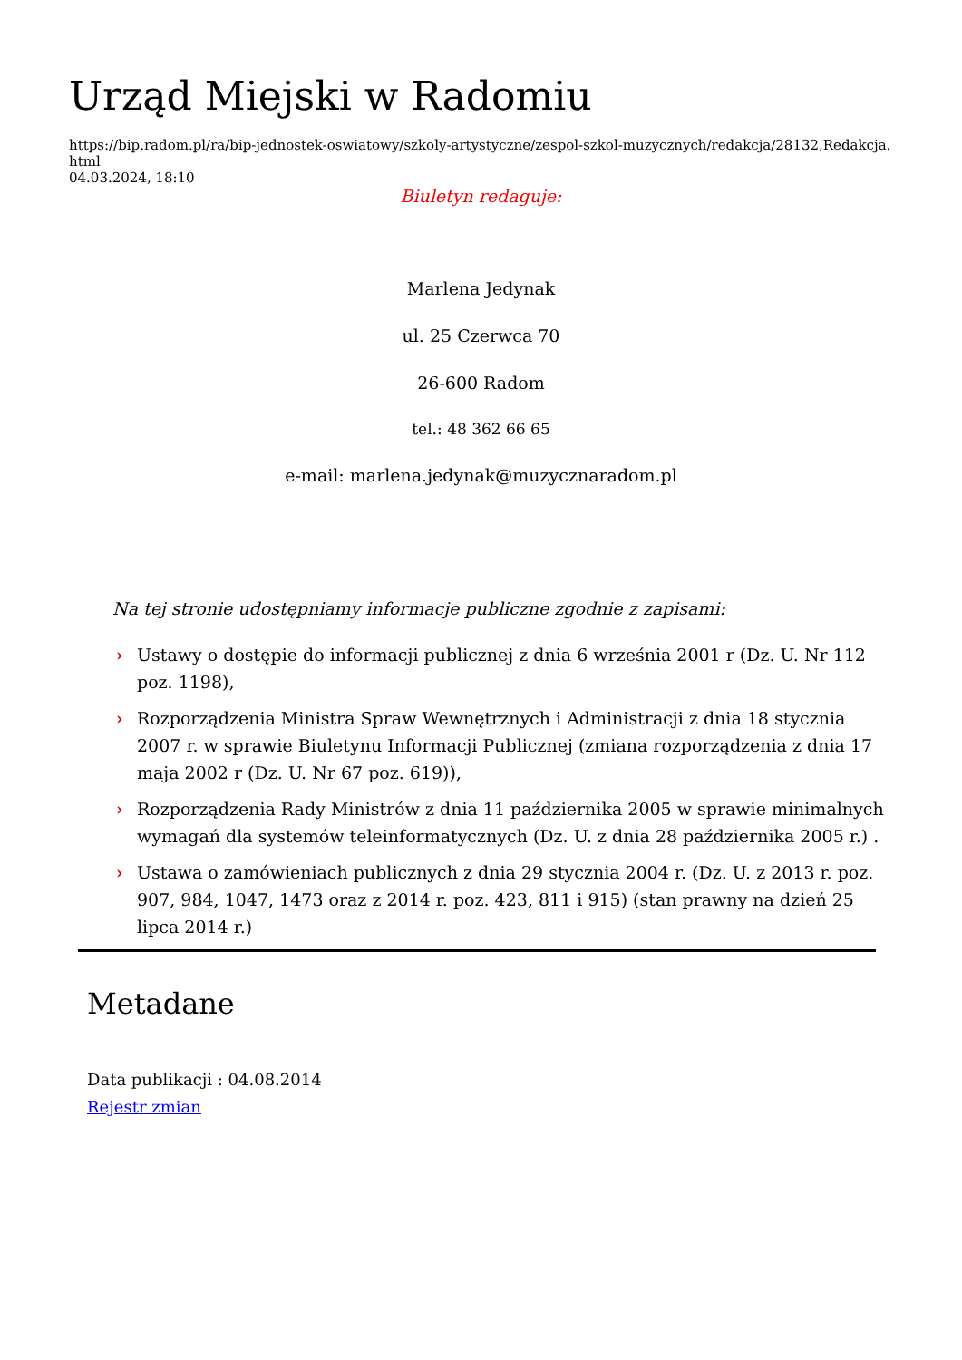Urząd Miejski w Radomiu
https://bip.radom.pl/ra/bip-jednostek-oswiatowy/szkoly-artystyczne/zespol-szkol-muzycznych/redakcja/28132,Redakcja.html
04.03.2024, 18:10
Biuletyn redaguje:
Marlena Jedynak
ul. 25 Czerwca 70
26-600 Radom
tel.: 48 362 66 65
e-mail: marlena.jedynak@muzycznaradom.pl
Na tej stronie udostępniamy informacje publiczne zgodnie z zapisami:
› Ustawy o dostępie do informacji publicznej z dnia 6 września 2001 r (Dz. U. Nr 112 poz. 1198),
› Rozporządzenia Ministra Spraw Wewnętrznych i Administracji z dnia 18 stycznia 2007 r. w sprawie Biuletynu Informacji Publicznej (zmiana rozporządzenia z dnia 17 maja 2002 r (Dz. U. Nr 67 poz. 619)),
› Rozporządzenia Rady Ministrów z dnia 11 października 2005 w sprawie minimalnych wymagań dla systemów teleinformatycznych (Dz. U. z dnia 28 października 2005 r.) .
› Ustawa o zamówieniach publicznych z dnia 29 stycznia 2004 r. (Dz. U. z 2013 r. poz. 907, 984, 1047, 1473 oraz z 2014 r. poz. 423, 811 i 915) (stan prawny na dzień 25 lipca 2014 r.)
Metadane
Data publikacji : 04.08.2014
Rejestr zmian